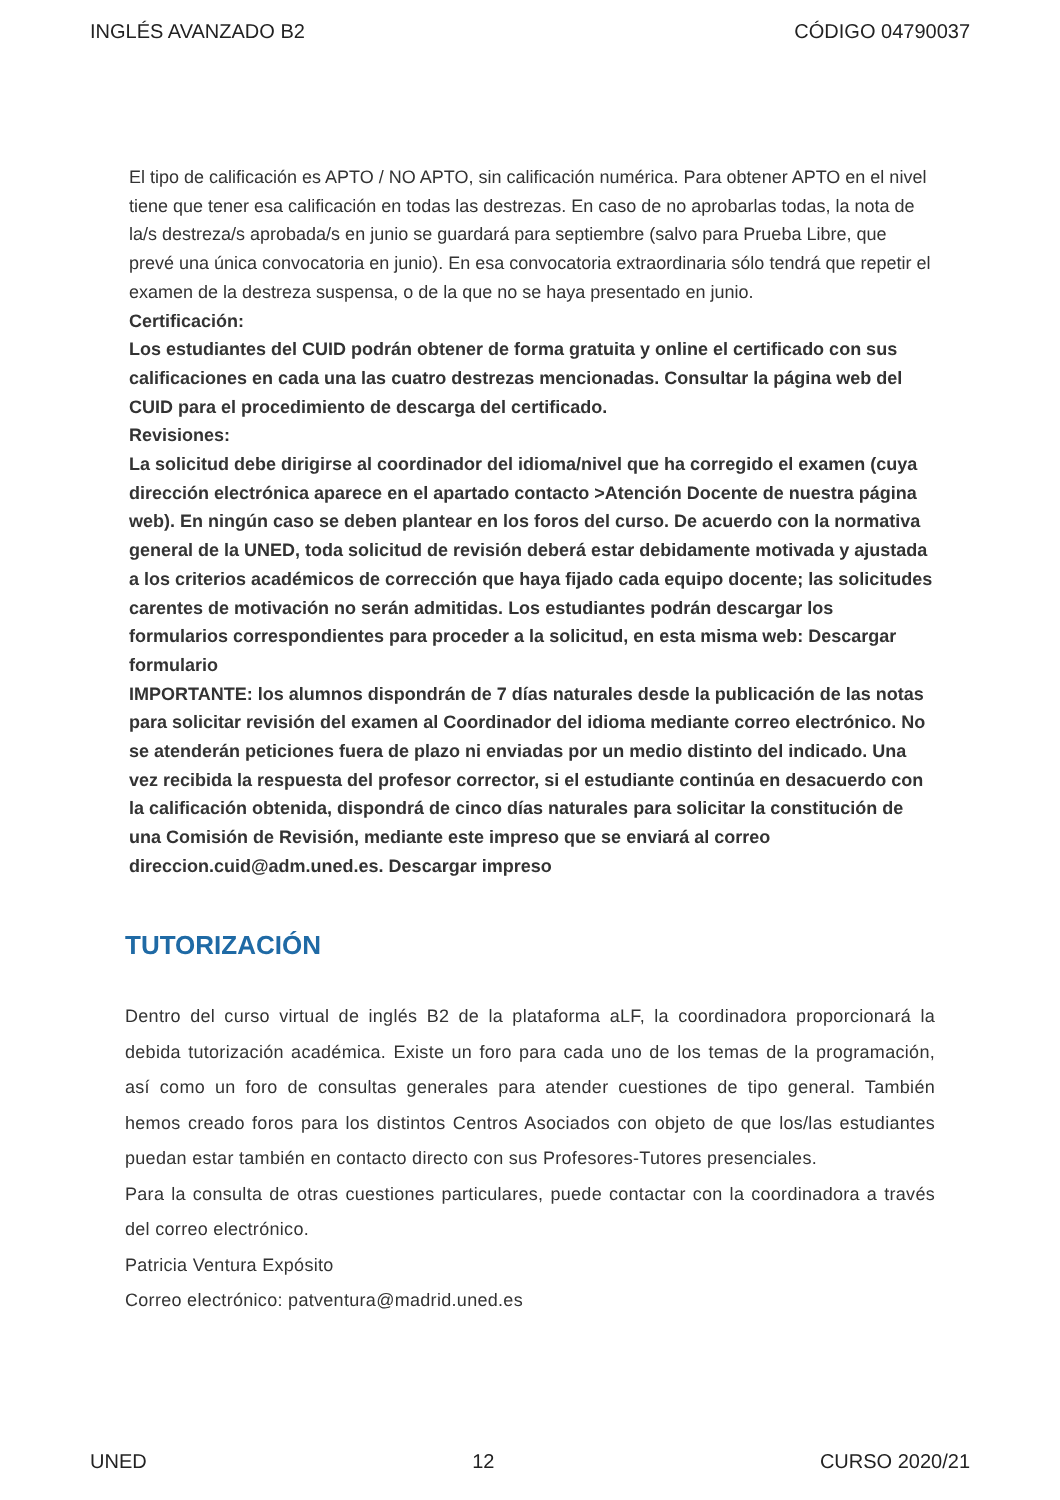INGLÉS AVANZADO B2 CÓDIGO 04790037
El tipo de calificación es APTO / NO APTO, sin calificación numérica. Para obtener APTO en el nivel tiene que tener esa calificación en todas las destrezas. En caso de no aprobarlas todas, la nota de la/s destreza/s aprobada/s en junio se guardará para septiembre (salvo para Prueba Libre, que prevé una única convocatoria en junio). En esa convocatoria extraordinaria sólo tendrá que repetir el examen de la destreza suspensa, o de la que no se haya presentado en junio.
Certificación:
Los estudiantes del CUID podrán obtener de forma gratuita y online el certificado con sus calificaciones en cada una las cuatro destrezas mencionadas. Consultar la página web del CUID para el procedimiento de descarga del certificado.
Revisiones:
La solicitud debe dirigirse al coordinador del idioma/nivel que ha corregido el examen (cuya dirección electrónica aparece en el apartado contacto >Atención Docente de nuestra página web). En ningún caso se deben plantear en los foros del curso. De acuerdo con la normativa general de la UNED, toda solicitud de revisión deberá estar debidamente motivada y ajustada a los criterios académicos de corrección que haya fijado cada equipo docente; las solicitudes carentes de motivación no serán admitidas. Los estudiantes podrán descargar los formularios correspondientes para proceder a la solicitud, en esta misma web: Descargar formulario
IMPORTANTE: los alumnos dispondrán de 7 días naturales desde la publicación de las notas para solicitar revisión del examen al Coordinador del idioma mediante correo electrónico. No se atenderán peticiones fuera de plazo ni enviadas por un medio distinto del indicado. Una vez recibida la respuesta del profesor corrector, si el estudiante continúa en desacuerdo con la calificación obtenida, dispondrá de cinco días naturales para solicitar la constitución de una Comisión de Revisión, mediante este impreso que se enviará al correo direccion.cuid@adm.uned.es. Descargar impreso
TUTORIZACIÓN
Dentro del curso virtual de inglés B2 de la plataforma aLF, la coordinadora proporcionará la debida tutorización académica. Existe un foro para cada uno de los temas de la programación, así como un foro de consultas generales para atender cuestiones de tipo general. También hemos creado foros para los distintos Centros Asociados con objeto de que los/las estudiantes puedan estar también en contacto directo con sus Profesores-Tutores presenciales.
Para la consulta de otras cuestiones particulares, puede contactar con la coordinadora a través del correo electrónico.
Patricia Ventura Expósito
Correo electrónico: patventura@madrid.uned.es
UNED 12 CURSO 2020/21